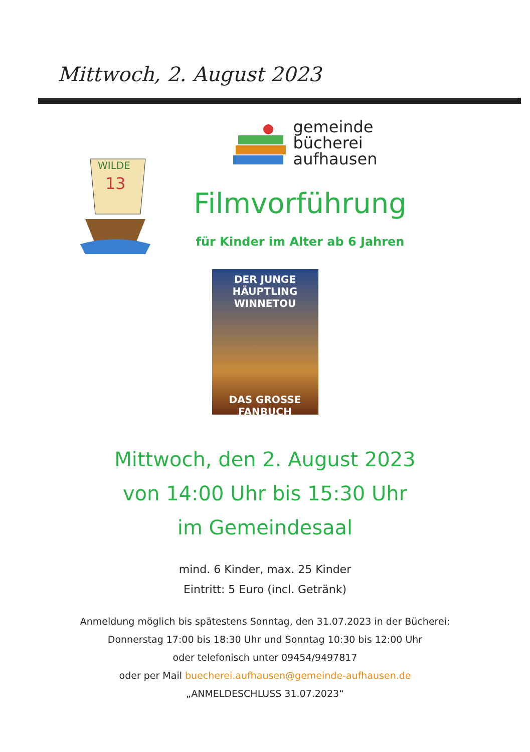Mittwoch, 2. August 2023
WILDE
13
gemeinde
bücherei
aufhausen
Filmvorführung
für Kinder im Alter ab 6 Jahren
DER JUNGE HÄUPTLING
WINNETOU
DAS GROSSE FANBUCH
Mittwoch, den 2. August 2023
von 14:00 Uhr bis 15:30 Uhr
im Gemeindesaal
mind. 6 Kinder, max. 25 Kinder
Eintritt: 5 Euro (incl. Getränk)
Anmeldung möglich bis spätestens Sonntag, den 31.07.2023 in der Bücherei:
Donnerstag 17:00 bis 18:30 Uhr und Sonntag 10:30 bis 12:00 Uhr
oder telefonisch unter 09454/9497817
oder per Mail buecherei.aufhausen@gemeinde-aufhausen.de
„ANMELDESCHLUSS 31.07.2023“